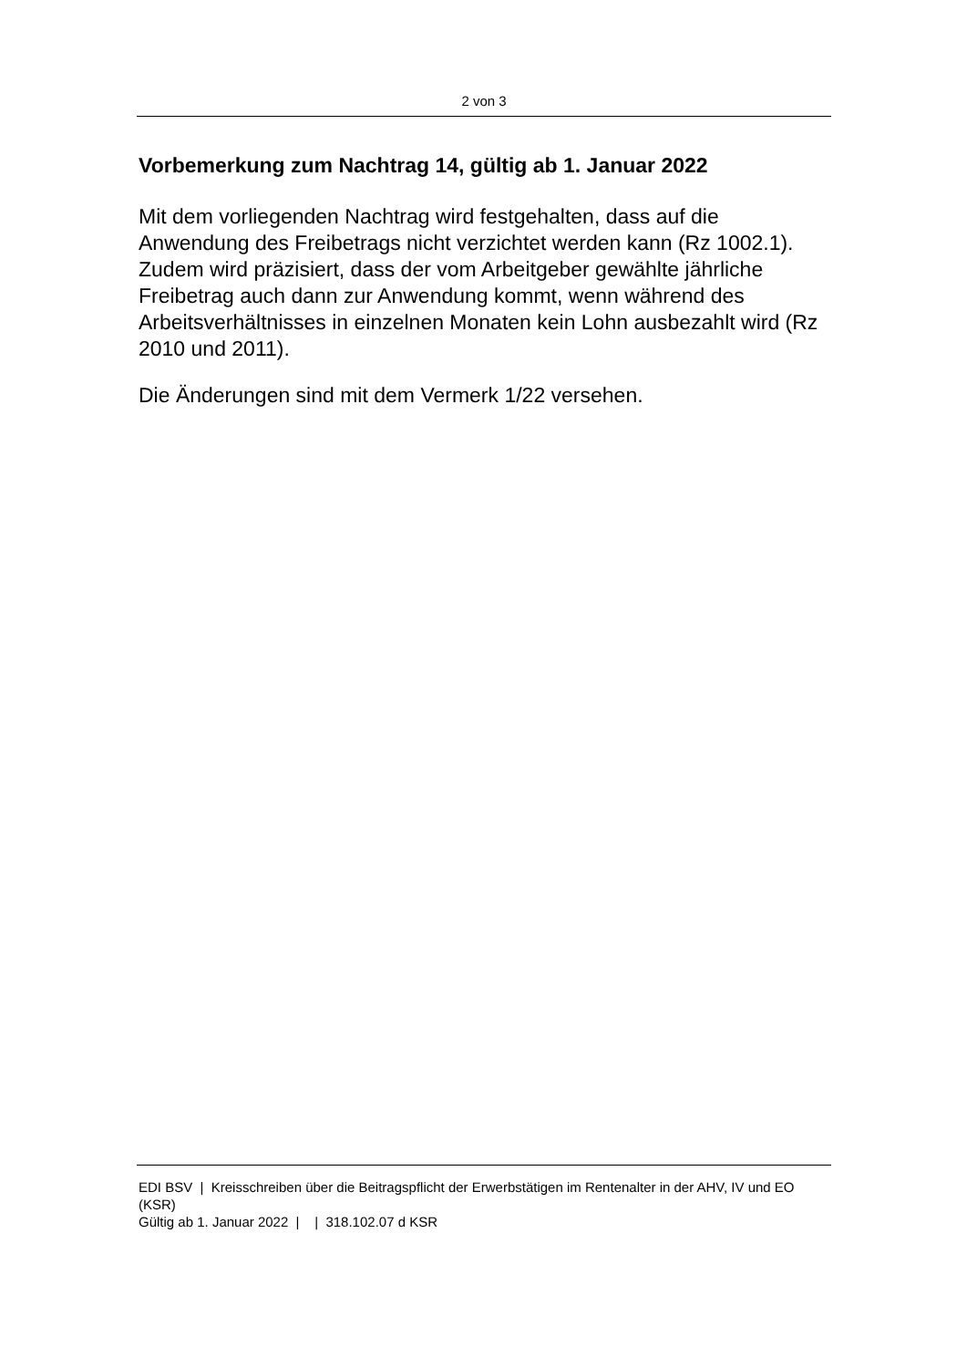2 von 3
Vorbemerkung zum Nachtrag 14, gültig ab 1. Januar 2022
Mit dem vorliegenden Nachtrag wird festgehalten, dass auf die Anwendung des Freibetrags nicht verzichtet werden kann (Rz 1002.1). Zudem wird präzisiert, dass der vom Arbeitgeber gewählte jährliche Freibetrag auch dann zur Anwendung kommt, wenn während des Arbeitsverhältnisses in einzelnen Monaten kein Lohn ausbezahlt wird (Rz 2010 und 2011).
Die Änderungen sind mit dem Vermerk 1/22 versehen.
EDI BSV | Kreisschreiben über die Beitragspflicht der Erwerbstätigen im Rentenalter in der AHV, IV und EO (KSR)
Gültig ab 1. Januar 2022 | | 318.102.07 d KSR